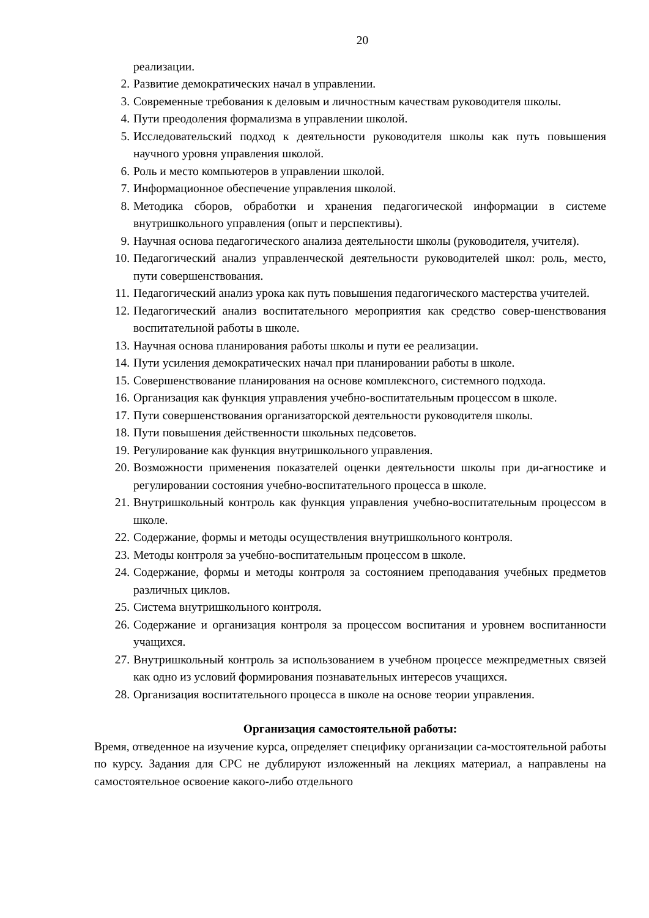20
реализации.
2. Развитие демократических начал в управлении.
3. Современные требования к деловым и личностным качествам руководителя школы.
4. Пути преодоления формализма в управлении школой.
5. Исследовательский подход к деятельности руководителя школы как путь повышения научного уровня управления школой.
6. Роль и место компьютеров в управлении школой.
7. Информационное обеспечение управления школой.
8. Методика сборов, обработки и хранения педагогической информации в системе внутришкольного управления (опыт и перспективы).
9. Научная основа педагогического анализа деятельности школы (руководителя, учителя).
10. Педагогический анализ управленческой деятельности руководителей школ: роль, место, пути совершенствования.
11. Педагогический анализ урока как путь повышения педагогического мастерства учителей.
12. Педагогический анализ воспитательного мероприятия как средство совер-шенствования воспитательной работы в школе.
13. Научная основа планирования работы школы и пути ее реализации.
14. Пути усиления демократических начал при планировании работы в школе.
15. Совершенствование планирования на основе комплексного, системного подхода.
16. Организация как функция управления учебно-воспитательным процессом в школе.
17. Пути совершенствования организаторской деятельности руководителя школы.
18. Пути повышения действенности школьных педсоветов.
19. Регулирование как функция внутришкольного управления.
20. Возможности применения показателей оценки деятельности школы при ди-агностике и регулировании состояния учебно-воспитательного процесса в школе.
21. Внутришкольный контроль как функция управления учебно-воспитательным процессом в школе.
22. Содержание, формы и методы осуществления внутришкольного контроля.
23. Методы контроля за учебно-воспитательным процессом в школе.
24. Содержание, формы и методы контроля за состоянием преподавания учебных предметов различных циклов.
25. Система внутришкольного контроля.
26. Содержание и организация контроля за процессом воспитания и уровнем воспитанности учащихся.
27. Внутришкольный контроль за использованием в учебном процессе межпредметных связей как одно из условий формирования познавательных интересов учащихся.
28. Организация воспитательного процесса в школе на основе теории управления.
Организация самостоятельной работы:
Время, отведенное на изучение курса, определяет специфику организации са-мостоятельной работы по курсу. Задания для СРС не дублируют изложенный на лекциях материал, а направлены на самостоятельное освоение какого-либо отдельного